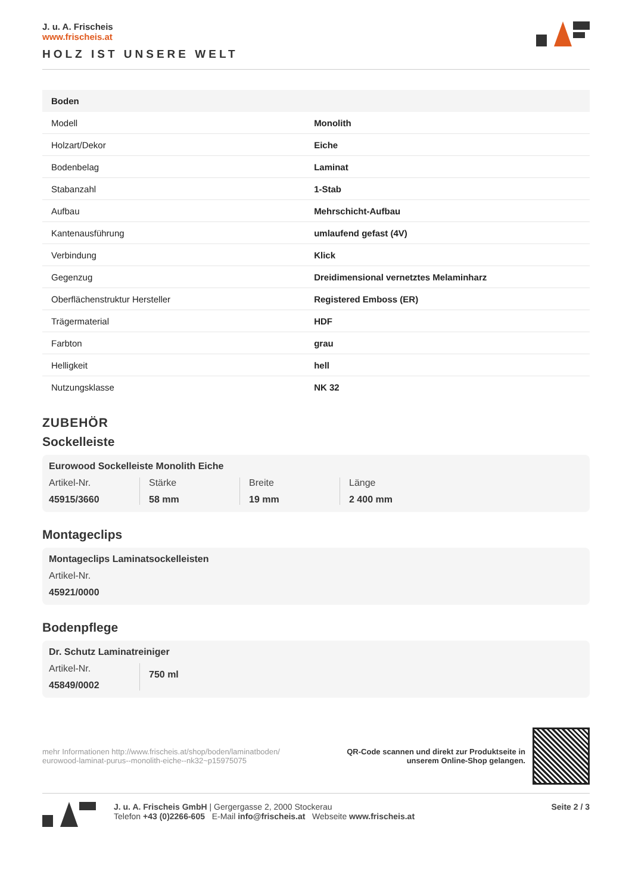J. u. A. Frischeis
www.frischeis.at
HOLZ IST UNSERE WELT
| Boden | |
| --- | --- |
| Modell | Monolith |
| Holzart/Dekor | Eiche |
| Bodenbelag | Laminat |
| Stabanzahl | 1-Stab |
| Aufbau | Mehrschicht-Aufbau |
| Kantenausführung | umlaufend gefast (4V) |
| Verbindung | Klick |
| Gegenzug | Dreidimensional vernetztes Melaminharz |
| Oberflächenstruktur Hersteller | Registered Emboss (ER) |
| Trägermaterial | HDF |
| Farbton | grau |
| Helligkeit | hell |
| Nutzungsklasse | NK 32 |
ZUBEHÖR
Sockelleiste
Eurowood Sockelleiste Monolith Eiche
Artikel-Nr.
45915/3660
Stärke
58 mm
Breite
19 mm
Länge
2 400 mm
Montageclips
Montageclips Laminatsockelleisten
Artikel-Nr.
45921/0000
Bodenpflege
Dr. Schutz Laminatreiniger
Artikel-Nr.
45849/0002
750 ml
mehr Informationen http://www.frischeis.at/shop/boden/laminatboden/
eurowood-laminat-purus--monolith-eiche--nk32~p15975075
QR-Code scannen und direkt zur Produktseite in
unserem Online-Shop gelangen.
J. u. A. Frischeis GmbH | Gergergasse 2, 2000 Stockerau
Telefon +43 (0)2266-605 E-Mail info@frischeis.at Webseite www.frischeis.at
Seite 2 / 3